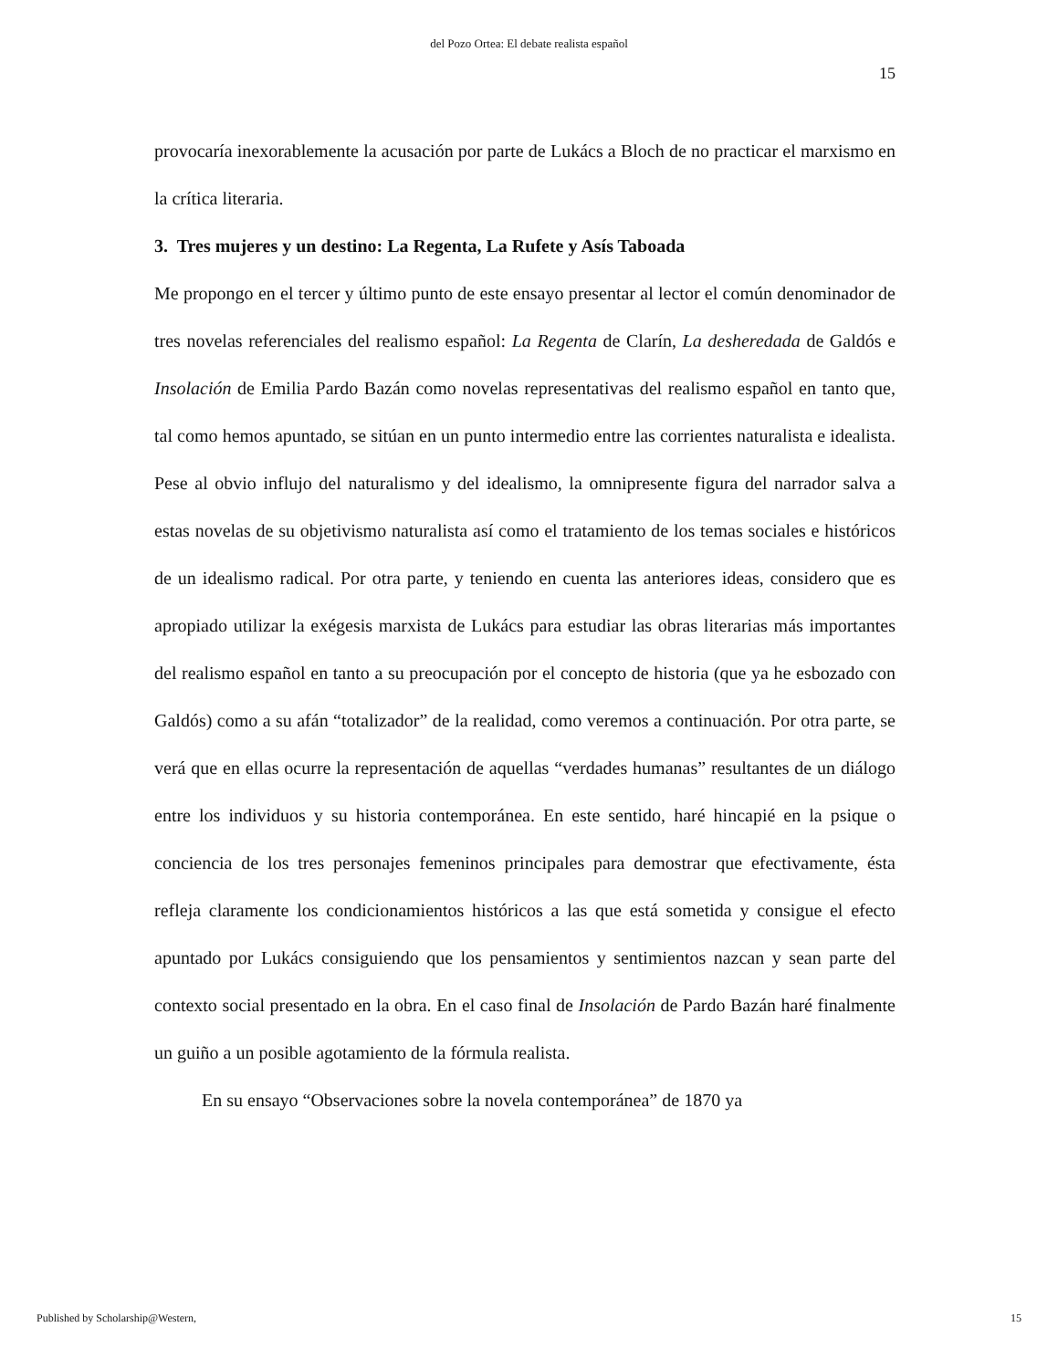del Pozo Ortea: El debate realista español
15
provocaría inexorablemente la acusación por parte de Lukács a Bloch de no practicar el marxismo en la crítica literaria.
3. Tres mujeres y un destino: La Regenta, La Rufete y Asís Taboada
Me propongo en el tercer y último punto de este ensayo presentar al lector el común denominador de tres novelas referenciales del realismo español: La Regenta de Clarín, La desheredada de Galdós e Insolación de Emilia Pardo Bazán como novelas representativas del realismo español en tanto que, tal como hemos apuntado, se sitúan en un punto intermedio entre las corrientes naturalista e idealista. Pese al obvio influjo del naturalismo y del idealismo, la omnipresente figura del narrador salva a estas novelas de su objetivismo naturalista así como el tratamiento de los temas sociales e históricos de un idealismo radical. Por otra parte, y teniendo en cuenta las anteriores ideas, considero que es apropiado utilizar la exégesis marxista de Lukács para estudiar las obras literarias más importantes del realismo español en tanto a su preocupación por el concepto de historia (que ya he esbozado con Galdós) como a su afán “totalizador” de la realidad, como veremos a continuación. Por otra parte, se verá que en ellas ocurre la representación de aquellas “verdades humanas” resultantes de un diálogo entre los individuos y su historia contemporánea. En este sentido, haré hincapié en la psique o conciencia de los tres personajes femeninos principales para demostrar que efectivamente, ésta refleja claramente los condicionamientos históricos a las que está sometida y consigue el efecto apuntado por Lukács consiguiendo que los pensamientos y sentimientos nazcan y sean parte del contexto social presentado en la obra. En el caso final de Insolación de Pardo Bazán haré finalmente un guiño a un posible agotamiento de la fórmula realista.
En su ensayo “Observaciones sobre la novela contemporánea” de 1870 ya
Published by Scholarship@Western, 15